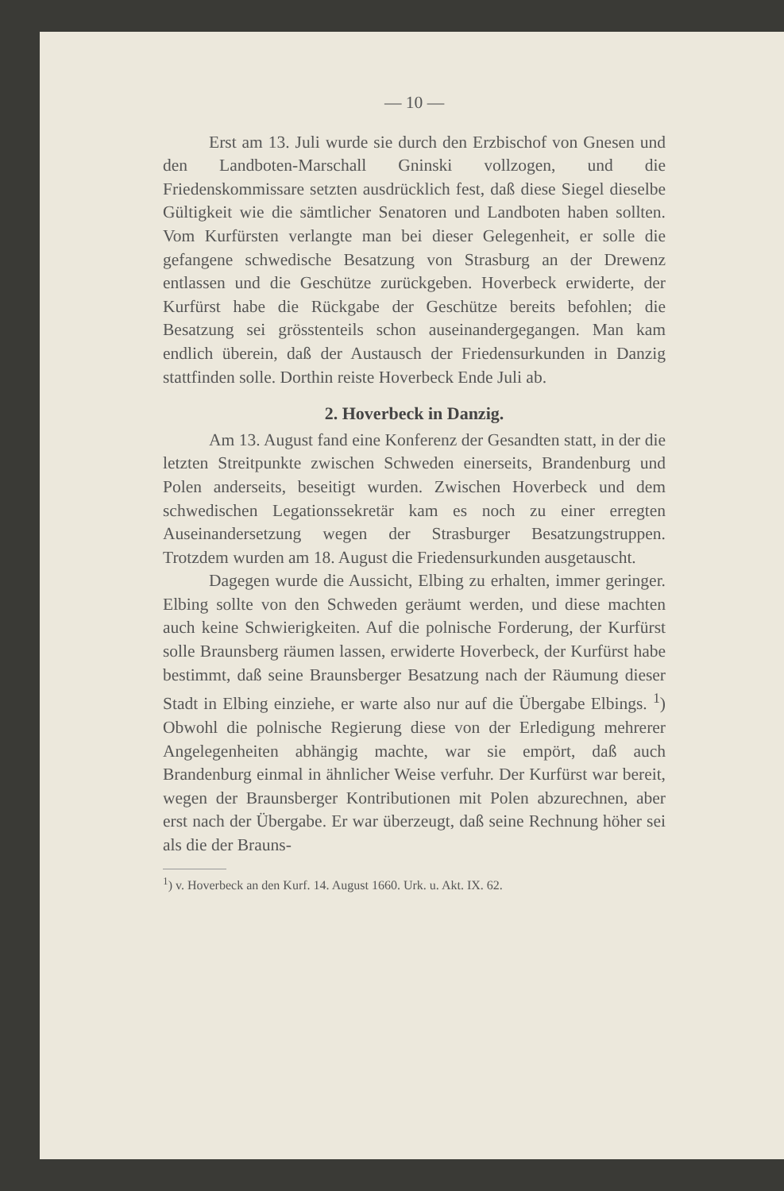— 10 —
Erst am 13. Juli wurde sie durch den Erzbischof von Gnesen und den Landboten-Marschall Gninski vollzogen, und die Friedenskommissare setzten ausdrücklich fest, daß diese Siegel dieselbe Gültigkeit wie die sämtlicher Senatoren und Landboten haben sollten. Vom Kurfürsten verlangte man bei dieser Gelegenheit, er solle die gefangene schwedische Besatzung von Strasburg an der Drewenz entlassen und die Geschütze zurückgeben. Hoverbeck erwiderte, der Kurfürst habe die Rückgabe der Geschütze bereits befohlen; die Besatzung sei grösstenteils schon auseinandergegangen. Man kam endlich überein, daß der Austausch der Friedensurkunden in Danzig stattfinden solle. Dorthin reiste Hoverbeck Ende Juli ab.
2. Hoverbeck in Danzig.
Am 13. August fand eine Konferenz der Gesandten statt, in der die letzten Streitpunkte zwischen Schweden einerseits, Brandenburg und Polen anderseits, beseitigt wurden. Zwischen Hoverbeck und dem schwedischen Legationssekretär kam es noch zu einer erregten Auseinandersetzung wegen der Strasburger Besatzungstruppen. Trotzdem wurden am 18. August die Friedensurkunden ausgetauscht.
Dagegen wurde die Aussicht, Elbing zu erhalten, immer geringer. Elbing sollte von den Schweden geräumt werden, und diese machten auch keine Schwierigkeiten. Auf die polnische Forderung, der Kurfürst solle Braunsberg räumen lassen, erwiderte Hoverbeck, der Kurfürst habe bestimmt, daß seine Braunsberger Besatzung nach der Räumung dieser Stadt in Elbing einziehe, er warte also nur auf die Übergabe Elbings. <sup>1</sup>) Obwohl die polnische Regierung diese von der Erledigung mehrerer Angelegenheiten abhängig machte, war sie empört, daß auch Brandenburg einmal in ähnlicher Weise verfuhr. Der Kurfürst war bereit, wegen der Braunsberger Kontributionen mit Polen abzurechnen, aber erst nach der Übergabe. Er war überzeugt, daß seine Rechnung höher sei als die der Brauns-
<sup>1</sup>) v. Hoverbeck an den Kurf. 14. August 1660. Urk. u. Akt. IX. 62.